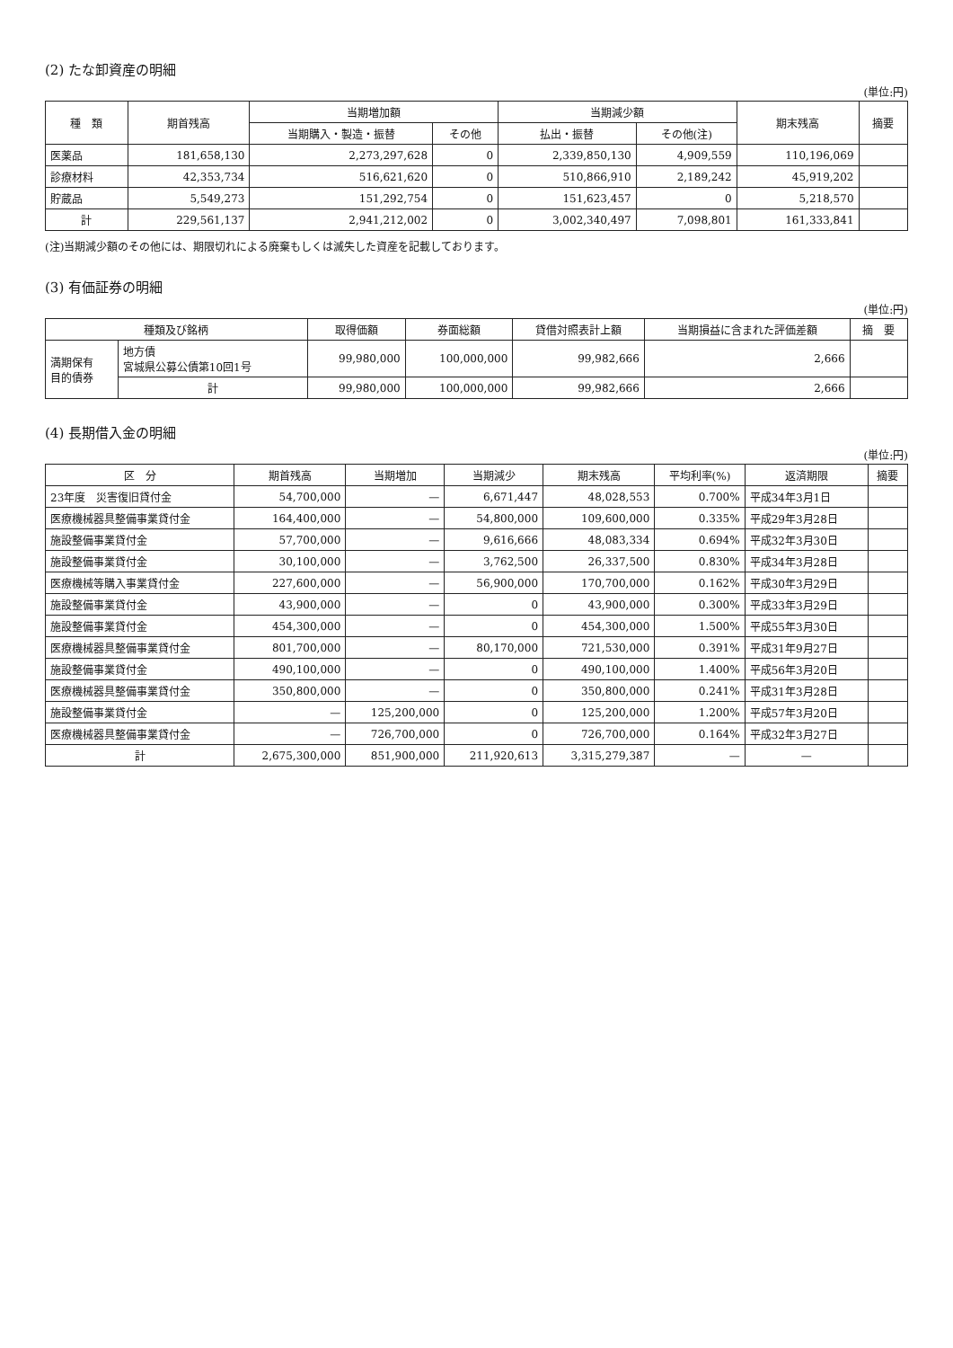(2) たな卸資産の明細
(単位:円)
| 種 類 | 期首残高 | 当期増加額 | | 当期減少額 | | 期末残高 | 摘要 |
| --- | --- | --- | --- | --- | --- | --- | --- |
| | | 当期購入・製造・振替 | その他 | 払出・振替 | その他(注) | | |
| 医薬品 | 181,658,130 | 2,273,297,628 | 0 | 2,339,850,130 | 4,909,559 | 110,196,069 | |
| 診療材料 | 42,353,734 | 516,621,620 | 0 | 510,866,910 | 2,189,242 | 45,919,202 | |
| 貯蔵品 | 5,549,273 | 151,292,754 | 0 | 151,623,457 | 0 | 5,218,570 | |
| 計 | 229,561,137 | 2,941,212,002 | 0 | 3,002,340,497 | 7,098,801 | 161,333,841 | |
(注)当期減少額のその他には、期限切れによる廃棄もしくは滅失した資産を記載しております。
(3) 有価証券の明細
(単位:円)
| 種類及び銘柄 | | 取得価額 | 券面総額 | 貸借対照表計上額 | 当期損益に含まれた評価差額 | 摘 要 |
| --- | --- | --- | --- | --- | --- | --- |
| 満期保有 目的債券 | 地方債 宮城県公募公債第10回1号 | 99,980,000 | 100,000,000 | 99,982,666 | 2,666 | |
| | 計 | 99,980,000 | 100,000,000 | 99,982,666 | 2,666 | |
(4) 長期借入金の明細
(単位:円)
| 区 分 | 期首残高 | 当期増加 | 当期減少 | 期末残高 | 平均利率(%) | 返済期限 | 摘要 |
| --- | --- | --- | --- | --- | --- | --- | --- |
| 23年度 災害復旧貸付金 | 54,700,000 | — | 6,671,447 | 48,028,553 | 0.700% | 平成34年3月1日 | |
| 医療機械器具整備事業貸付金 | 164,400,000 | — | 54,800,000 | 109,600,000 | 0.335% | 平成29年3月28日 | |
| 施設整備事業貸付金 | 57,700,000 | — | 9,616,666 | 48,083,334 | 0.694% | 平成32年3月30日 | |
| 施設整備事業貸付金 | 30,100,000 | — | 3,762,500 | 26,337,500 | 0.830% | 平成34年3月28日 | |
| 医療機械等購入事業貸付金 | 227,600,000 | — | 56,900,000 | 170,700,000 | 0.162% | 平成30年3月29日 | |
| 施設整備事業貸付金 | 43,900,000 | — | 0 | 43,900,000 | 0.300% | 平成33年3月29日 | |
| 施設整備事業貸付金 | 454,300,000 | — | 0 | 454,300,000 | 1.500% | 平成55年3月30日 | |
| 医療機械器具整備事業貸付金 | 801,700,000 | — | 80,170,000 | 721,530,000 | 0.391% | 平成31年9月27日 | |
| 施設整備事業貸付金 | 490,100,000 | — | 0 | 490,100,000 | 1.400% | 平成56年3月20日 | |
| 医療機械器具整備事業貸付金 | 350,800,000 | — | 0 | 350,800,000 | 0.241% | 平成31年3月28日 | |
| 施設整備事業貸付金 | — | 125,200,000 | 0 | 125,200,000 | 1.200% | 平成57年3月20日 | |
| 医療機械器具整備事業貸付金 | — | 726,700,000 | 0 | 726,700,000 | 0.164% | 平成32年3月27日 | |
| 計 | 2,675,300,000 | 851,900,000 | 211,920,613 | 3,315,279,387 | — | — | |